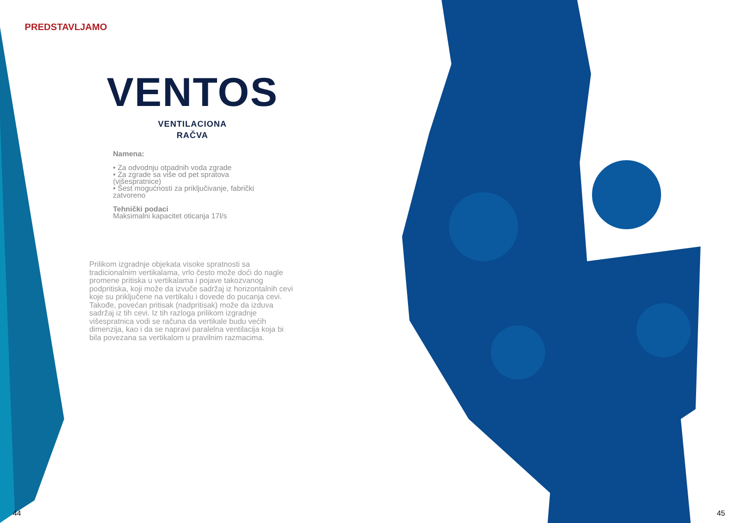PREDSTAVLJAMO
VENTOS
VENTILACIONA
RAČVA
Namena:
• Za odvodnju otpadnih voda zgrade
• Za zgrade sa više od pet spratova (višespratnice)
• Šest mogućnosti za priključivanje, fabrički zatvoreno
Tehnički podaci
Maksimalni kapacitet oticanja 17l/s
Prilikom izgradnje objekata visoke spratnosti sa tradicionalnim vertikalama, vrlo često može doći do nagle promene pritiska u vertikalama i pojave takozvanog podpritiska, koji može da izvuče sadržaj iz horizontalnih cevi koje su priključene na vertikalu i dovede do pucanja cevi. Takođe, povećan pritisak (nadpritisak) može da izduva sadržaj iz tih cevi. Iz tih razloga prilikom izgradnje višespratnica vodi se računa da vertikale budu većih dimenzija, kao i da se napravi paralelna ventilacija koja bi bila povezana sa vertikalom u pravilnim razmacima.
44 45